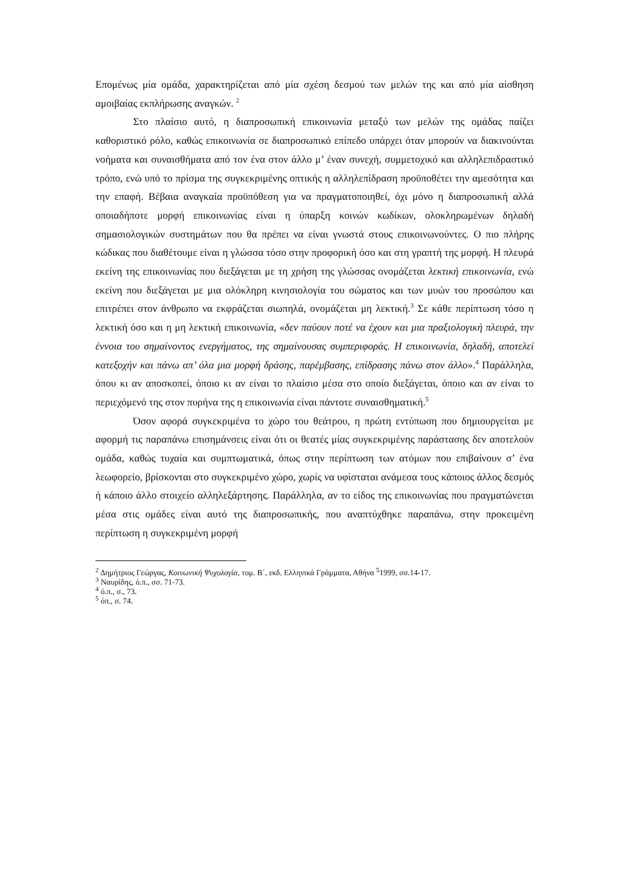Επομένως μία ομάδα, χαρακτηρίζεται από μία σχέση δεσμού των μελών της και από μία αίσθηση αμοιβαίας εκπλήρωσης αναγκών. <sup>2</sup>
Στο πλαίσιο αυτό, η διαπροσωπική επικοινωνία μεταξύ των μελών της ομάδας παίζει καθοριστικό ρόλο, καθώς επικοινωνία σε διαπροσωπικό επίπεδο υπάρχει όταν μπορούν να διακινούνται νοήματα και συναισθήματα από τον ένα στον άλλο μ’ έναν συνεχή, συμμετοχικό και αλληλεπιδραστικό τρόπο, ενώ υπό το πρίσμα της συγκεκριμένης οπτικής η αλληλεπίδραση προϋποθέτει την αμεσότητα και την επαφή. Βέβαια αναγκαία προϋπόθεση για να πραγματοποιηθεί, όχι μόνο η διαπροσωπική αλλά οποιαδήποτε μορφή επικοινωνίας είναι η ύπαρξη κοινών κωδίκων, ολοκληρωμένων δηλαδή σημασιολογικών συστημάτων που θα πρέπει να είναι γνωστά στους επικοινωνούντες. Ο πιο πλήρης κώδικας που διαθέτουμε είναι η γλώσσα τόσο στην προφορική όσο και στη γραπτή της μορφή. Η πλευρά εκείνη της επικοινωνίας που διεξάγεται με τη χρήση της γλώσσας ονομάζεται λεκτική επικοινωνία, ενώ εκείνη που διεξάγεται με μια ολόκληρη κινησιολογία του σώματος και των μυών του προσώπου και επιτρέπει στον άνθρωπο να εκφράζεται σιωπηλά, ονομάζεται μη λεκτική.<sup>3</sup> Σε κάθε περίπτωση τόσο η λεκτική όσο και η μη λεκτική επικοινωνία, «δεν παύουν ποτέ να έχουν και μια πραξιολογική πλευρά, την έννοια του σημαίνοντος ενεργήματος, της σημαίνουσας συμπεριφοράς. Η επικοινωνία, δηλαδή, αποτελεί κατεξοχήν και πάνω απ’ όλα μια μορφή δράσης, παρέμβασης, επίδρασης πάνω στον άλλο».<sup>4</sup> Παράλληλα, όπου κι αν αποσκοπεί, όποιο κι αν είναι το πλαίσιο μέσα στο οποίο διεξάγεται, όποιο και αν είναι το περιεχόμενό της στον πυρήνα της η επικοινωνία είναι πάντοτε συναισθηματική.<sup>5</sup>
Όσον αφορά συγκεκριμένα το χώρο του θεάτρου, η πρώτη εντύπωση που δημιουργείται με αφορμή τις παραπάνω επισημάνσεις είναι ότι οι θεατές μίας συγκεκριμένης παράστασης δεν αποτελούν ομάδα, καθώς τυχαία και συμπτωματικά, όπως στην περίπτωση των ατόμων που επιβαίνουν σ’ ένα λεωφορείο, βρίσκονται στο συγκεκριμένο χώρο, χωρίς να υφίσταται ανάμεσα τους κάποιος άλλος δεσμός ή κάποιο άλλο στοιχείο αλληλεξάρτησης. Παράλληλα, αν το είδος της επικοινωνίας που πραγματώνεται μέσα στις ομάδες είναι αυτό της διαπροσωπικής, που αναπτύχθηκε παραπάνω, στην προκειμένη περίπτωση η συγκεκριμένη μορφή
<sup>2</sup> Δημήτριος Γεώργας, Κοινωνική Ψυχολογία, τομ. Β΄, εκδ. Ελληνικά Γράμματα, Αθήνα <sup>5</sup>1999, σσ.14-17.
<sup>3</sup> Ναυρίδης, ό.π., σσ. 71-73.
<sup>4</sup> ό.π., σ., 73.
<sup>5</sup> όπ., σ. 74.